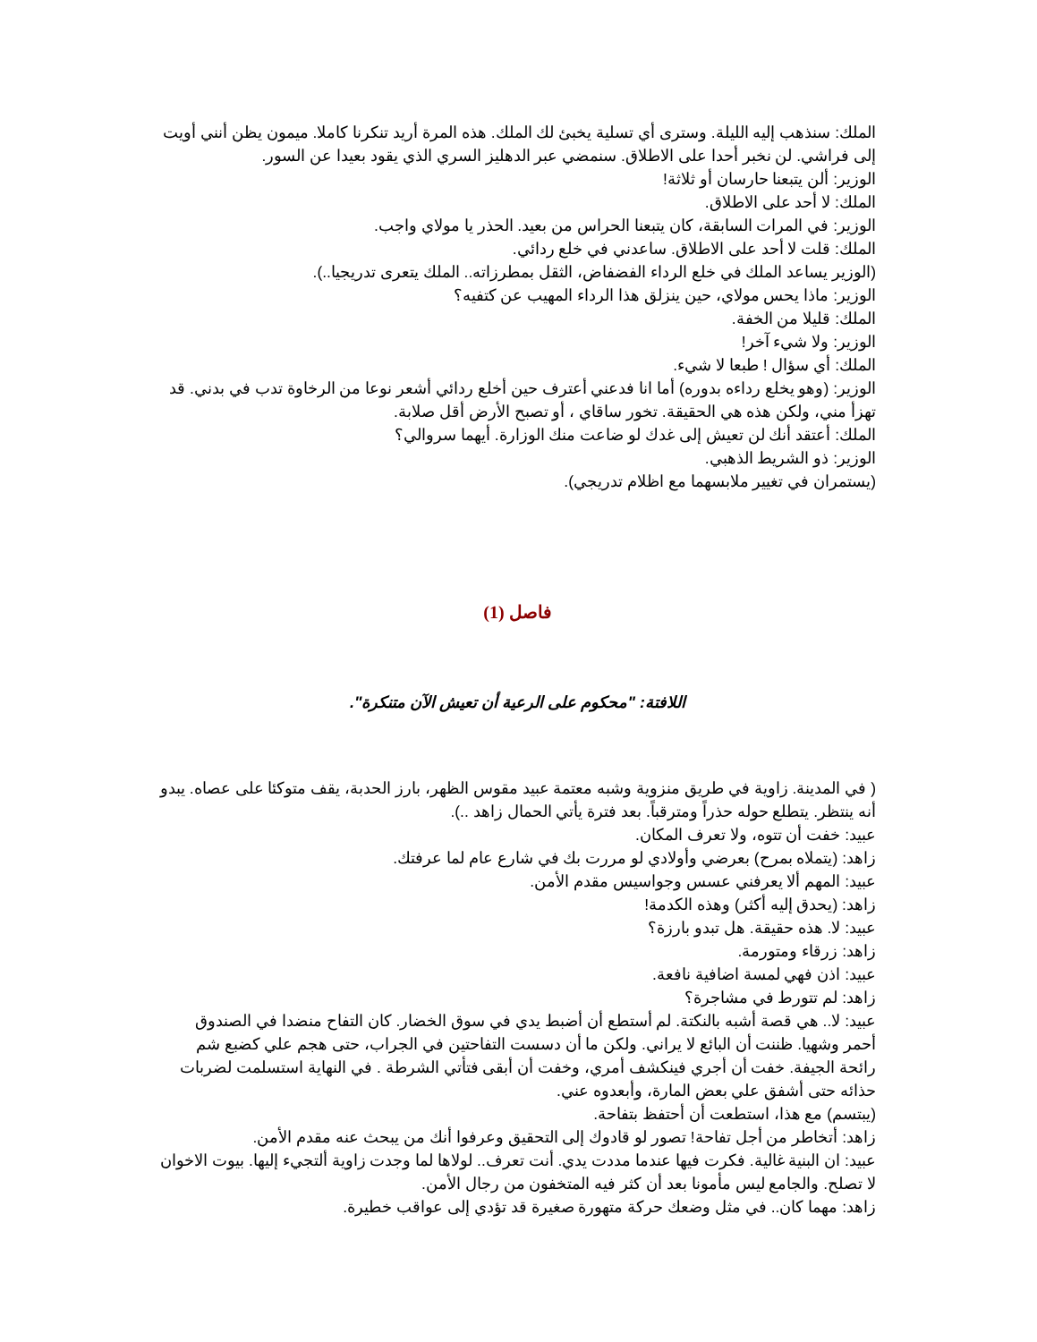الملك: سنذهب إليه الليلة. وسترى أي تسلية يخبئ لك الملك. هذه المرة أريد تنكرنا كاملا. ميمون يظن أنني أويت إلى فراشي. لن نخبر أحدا على الاطلاق. سنمضي عبر الدهليز السري الذي يقود بعيدا عن السور.
الوزير: ألن يتبعنا حارسان أو ثلاثة!
الملك: لا أحد على الاطلاق.
الوزير: في المرات السابقة، كان يتبعنا الحراس من بعيد. الحذر يا مولاي واجب.
الملك: قلت لا أحد على الاطلاق. ساعدني في خلع ردائي.
(الوزير يساعد الملك في خلع الرداء الفضفاض، الثقل بمطرزاته.. الملك يتعرى تدريجيا..).
الوزير: ماذا يحس مولاي، حين ينزلق هذا الرداء المهيب عن كتفيه؟
الملك: قليلا من الخفة.
الوزير: ولا شيء آخر!
الملك: أي سؤال ! طبعا لا شيء.
الوزير: (وهو يخلع رداءه بدوره) أما انا فدعني أعترف حين أخلع ردائي أشعر نوعا من الرخاوة تدب في بدني. قد تهزأ مني، ولكن هذه هي الحقيقة. تخور ساقاي ، أو تصبح الأرض أقل صلابة.
الملك: أعتقد أنك لن تعيش إلى غدك لو ضاعت منك الوزارة. أيهما سروالي؟
الوزير: ذو الشريط الذهبي.
(يستمران في تغيير ملابسهما مع اظلام تدريجي).
فاصل (1)
اللافتة: "محكوم على الرعية أن تعيش الآن متنكرة".
( في المدينة. زاوية في طريق منزوية وشبه معتمة عبيد مقوس الظهر، بارز الحدبة، يقف متوكئا على عصاه. يبدو أنه ينتظر. يتطلع حوله حذراً ومترقباً. بعد فترة يأتي الحمال زاهد ..).
عبيد: خفت أن تتوه، ولا تعرف المكان.
زاهد: (يتملاه بمرح) بعرضي وأولادي لو مررت بك في شارع عام لما عرفتك.
عبيد: المهم ألا يعرفني عسس وجواسيس مقدم الأمن.
زاهد: (يحدق إليه أكثر) وهذه الكدمة!
عبيد: لا. هذه حقيقة. هل تبدو بارزة؟
زاهد: زرقاء ومتورمة.
عبيد: اذن فهي لمسة اضافية نافعة.
زاهد: لم تتورط في مشاجرة؟
عبيد: لا.. هي قصة أشبه بالنكتة. لم أستطع أن أضبط يدي في سوق الخضار. كان التفاح منضدا في الصندوق أحمر وشهيا. ظننت أن البائع لا يراني. ولكن ما أن دسست التفاحتين في الجراب، حتى هجم علي كضبع شم رائحة الجيفة. خفت أن أجري فينكشف أمري، وخفت أن أبقى فتأتي الشرطة . في النهاية استسلمت لضربات حذائه حتى أشفق علي بعض المارة، وأبعدوه عني.
(يبتسم) مع هذا، استطعت أن أحتفظ بتفاحة.
زاهد: أتخاطر من أجل تفاحة! تصور لو قادوك إلى التحقيق وعرفوا أنك من يبحث عنه مقدم الأمن.
عبيد: ان البنية غالية. فكرت فيها عندما مددت يدي. أنت تعرف.. لولاها لما وجدت زاوية ألتجيء إليها. بيوت الاخوان لا تصلح. والجامع ليس مأمونا بعد أن كثر فيه المتخفون من رجال الأمن.
زاهد: مهما كان.. في مثل وضعك حركة متهورة صغيرة قد تؤدي إلى عواقب خطيرة.